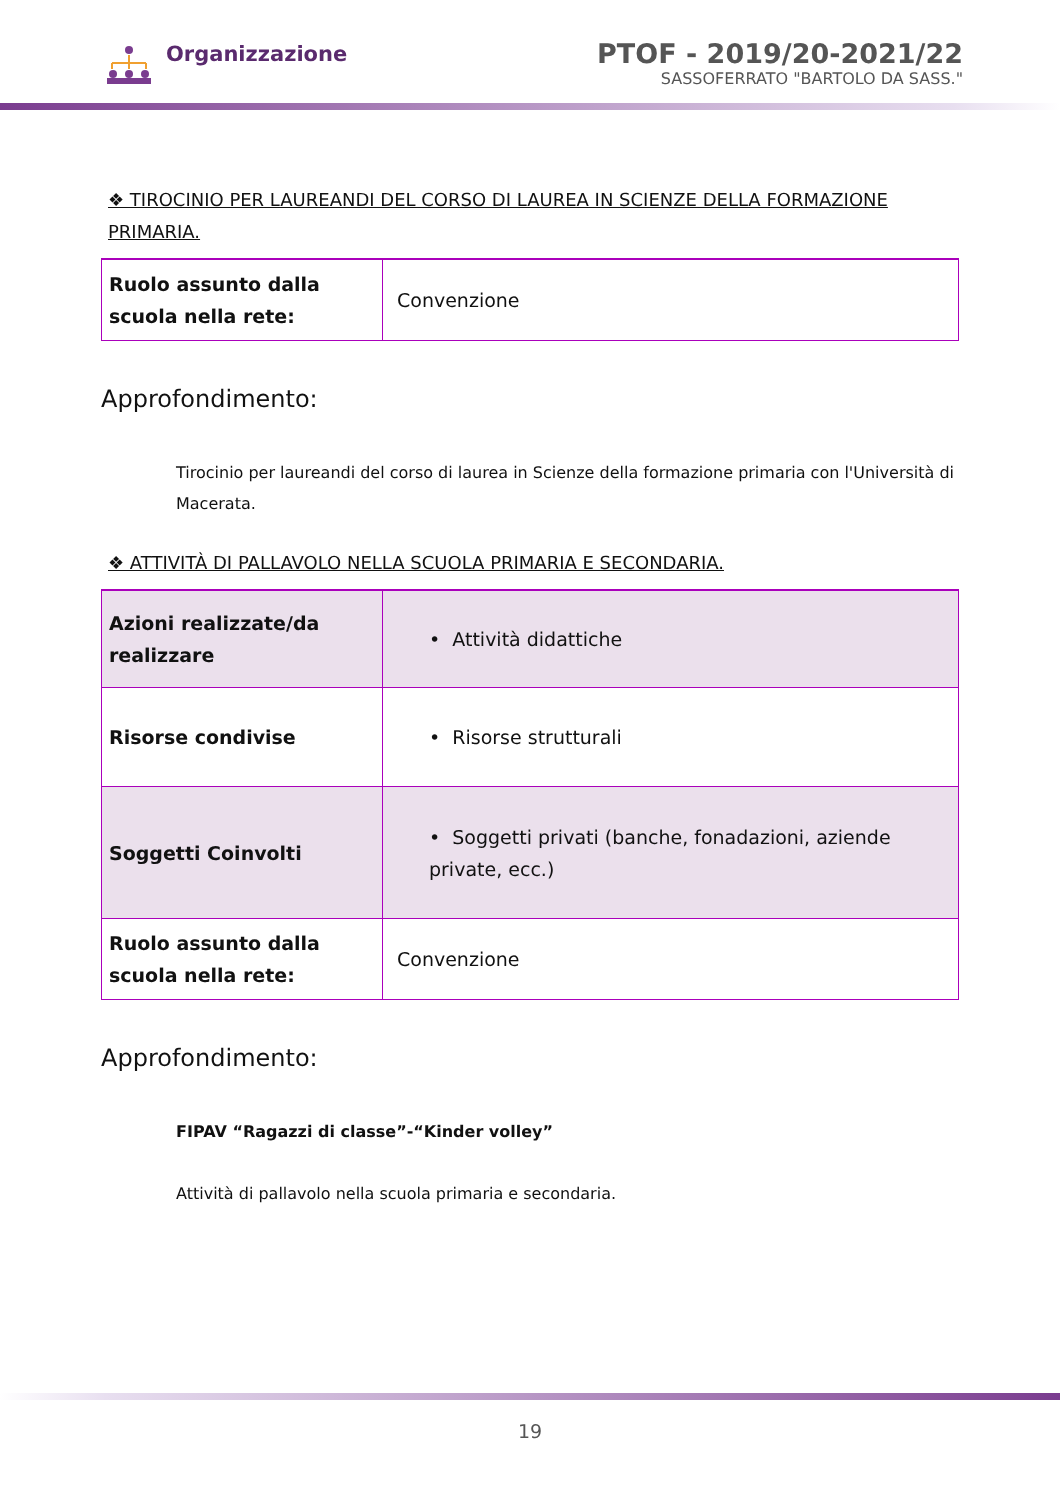Organizzazione
PTOF - 2019/20-2021/22
SASSOFERRATO "BARTOLO DA SASS."
❖ TIROCINIO PER LAUREANDI DEL CORSO DI LAUREA IN SCIENZE DELLA FORMAZIONE PRIMARIA.
| Ruolo assunto dalla scuola nella rete: | Convenzione |
Approfondimento:
Tirocinio per laureandi del corso di laurea in Scienze della formazione primaria con l'Università di Macerata.
❖ ATTIVITÀ DI PALLAVOLO NELLA SCUOLA PRIMARIA E SECONDARIA.
| Azioni realizzate/da realizzare | • Attività didattiche |
| Risorse condivise | • Risorse strutturali |
| Soggetti Coinvolti | • Soggetti privati (banche, fonadazioni, aziende private, ecc.) |
| Ruolo assunto dalla scuola nella rete: | Convenzione |
Approfondimento:
FIPAV “Ragazzi di classe”-“Kinder volley”
Attività di pallavolo nella scuola primaria e secondaria.
19